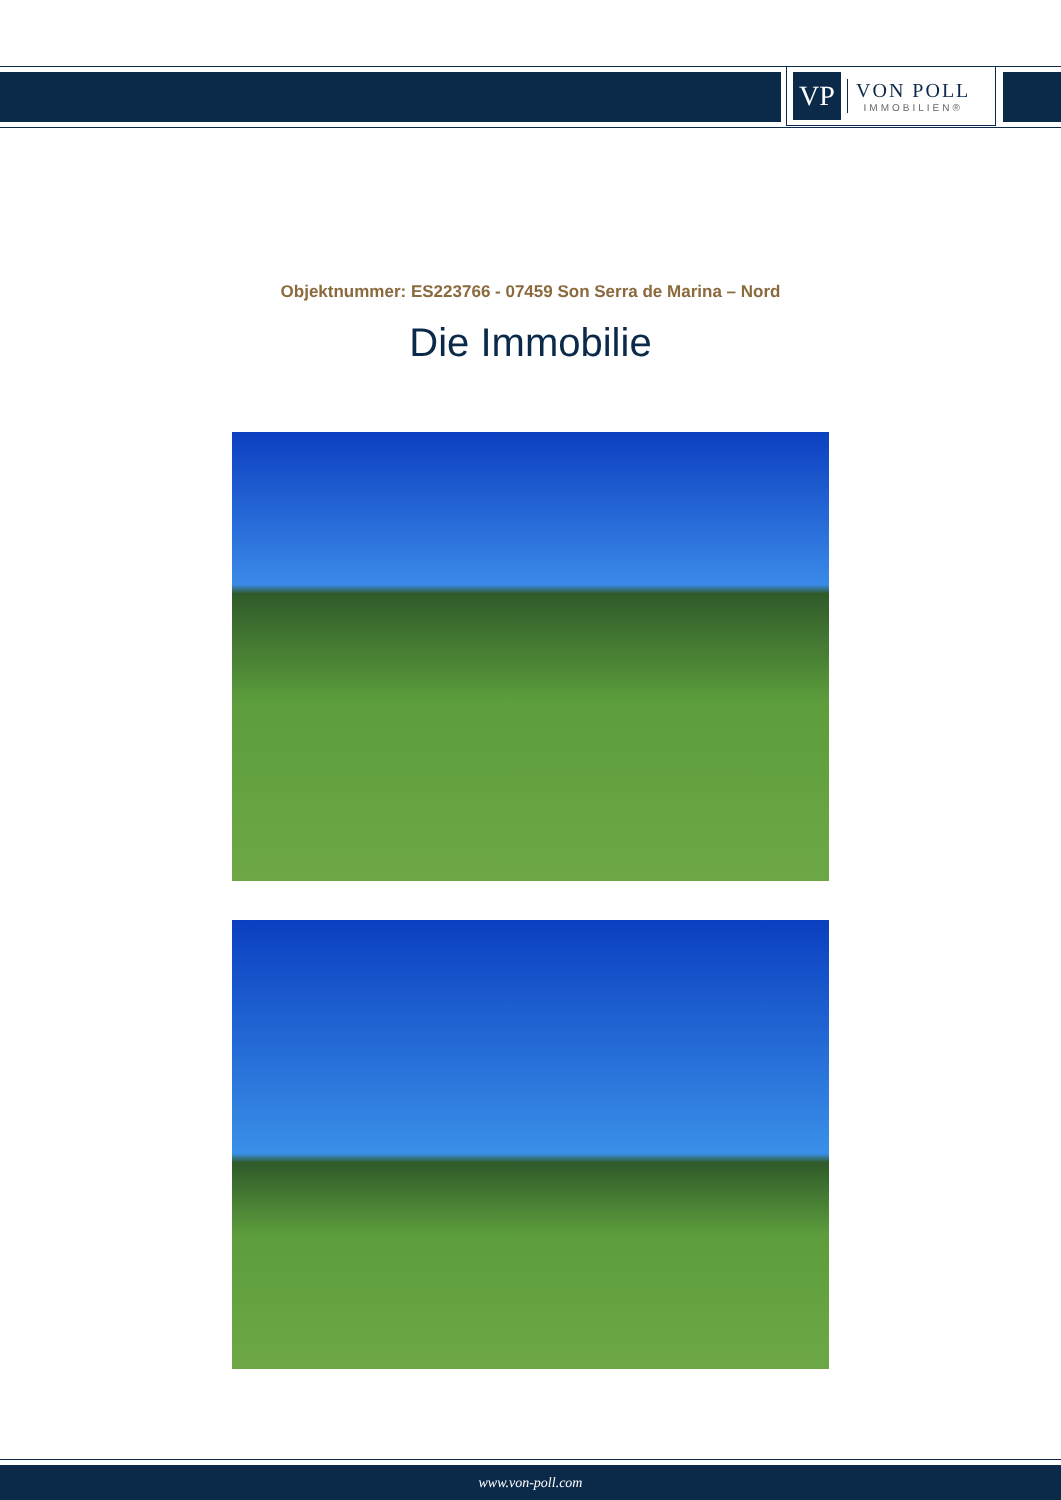VP
VON POLL
IMMOBILIEN®
Objektnummer: ES223766 - 07459 Son Serra de Marina – Nord
Die Immobilie
www.von-poll.com